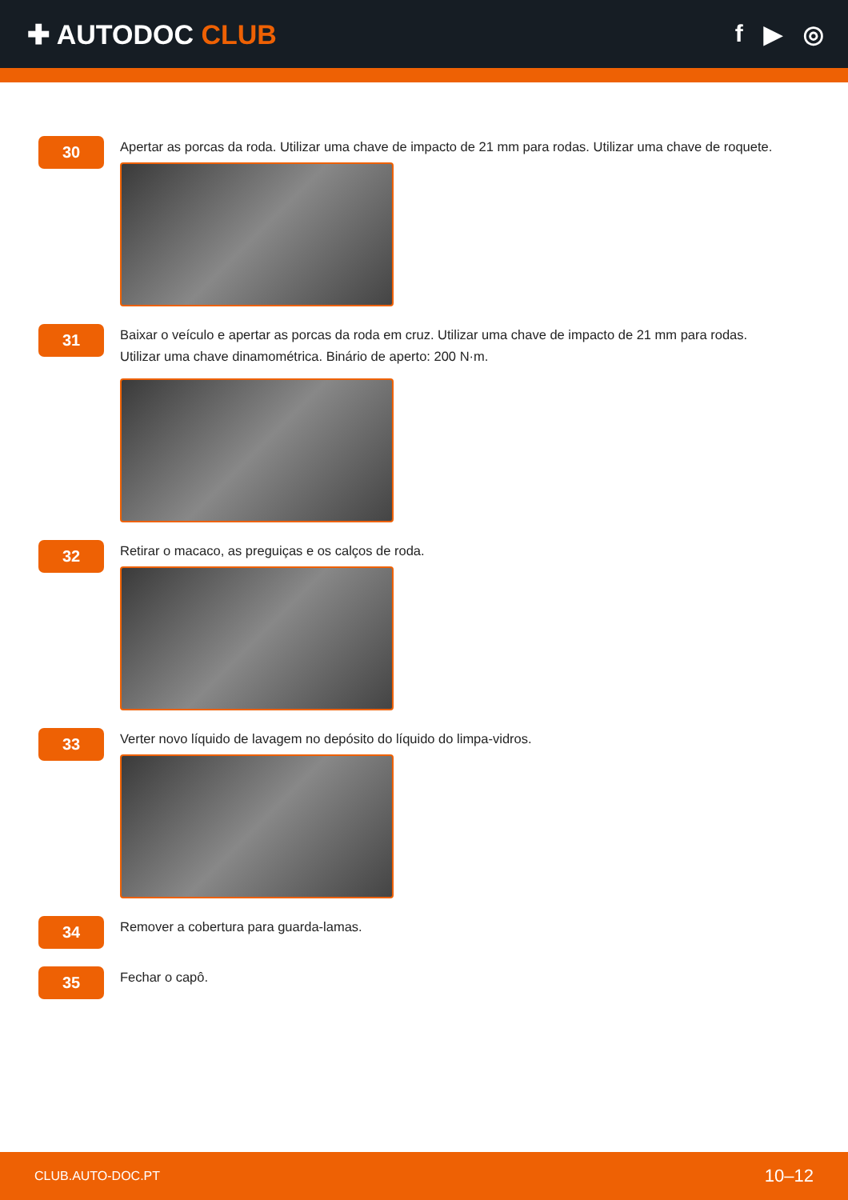✚ AUTODOC CLUB f ▶ ◎
30
Apertar as porcas da roda. Utilizar uma chave de impacto de 21 mm para rodas. Utilizar uma chave de roquete.
31
Baixar o veículo e apertar as porcas da roda em cruz. Utilizar uma chave de impacto de 21 mm para rodas.
Utilizar uma chave dinamométrica. Binário de aperto: 200 N·m.
32
Retirar o macaco, as preguiças e os calços de roda.
33
Verter novo líquido de lavagem no depósito do líquido do limpa-vidros.
34
Remover a cobertura para guarda-lamas.
35
Fechar o capô.
CLUB.AUTO-DOC.PT 10–12